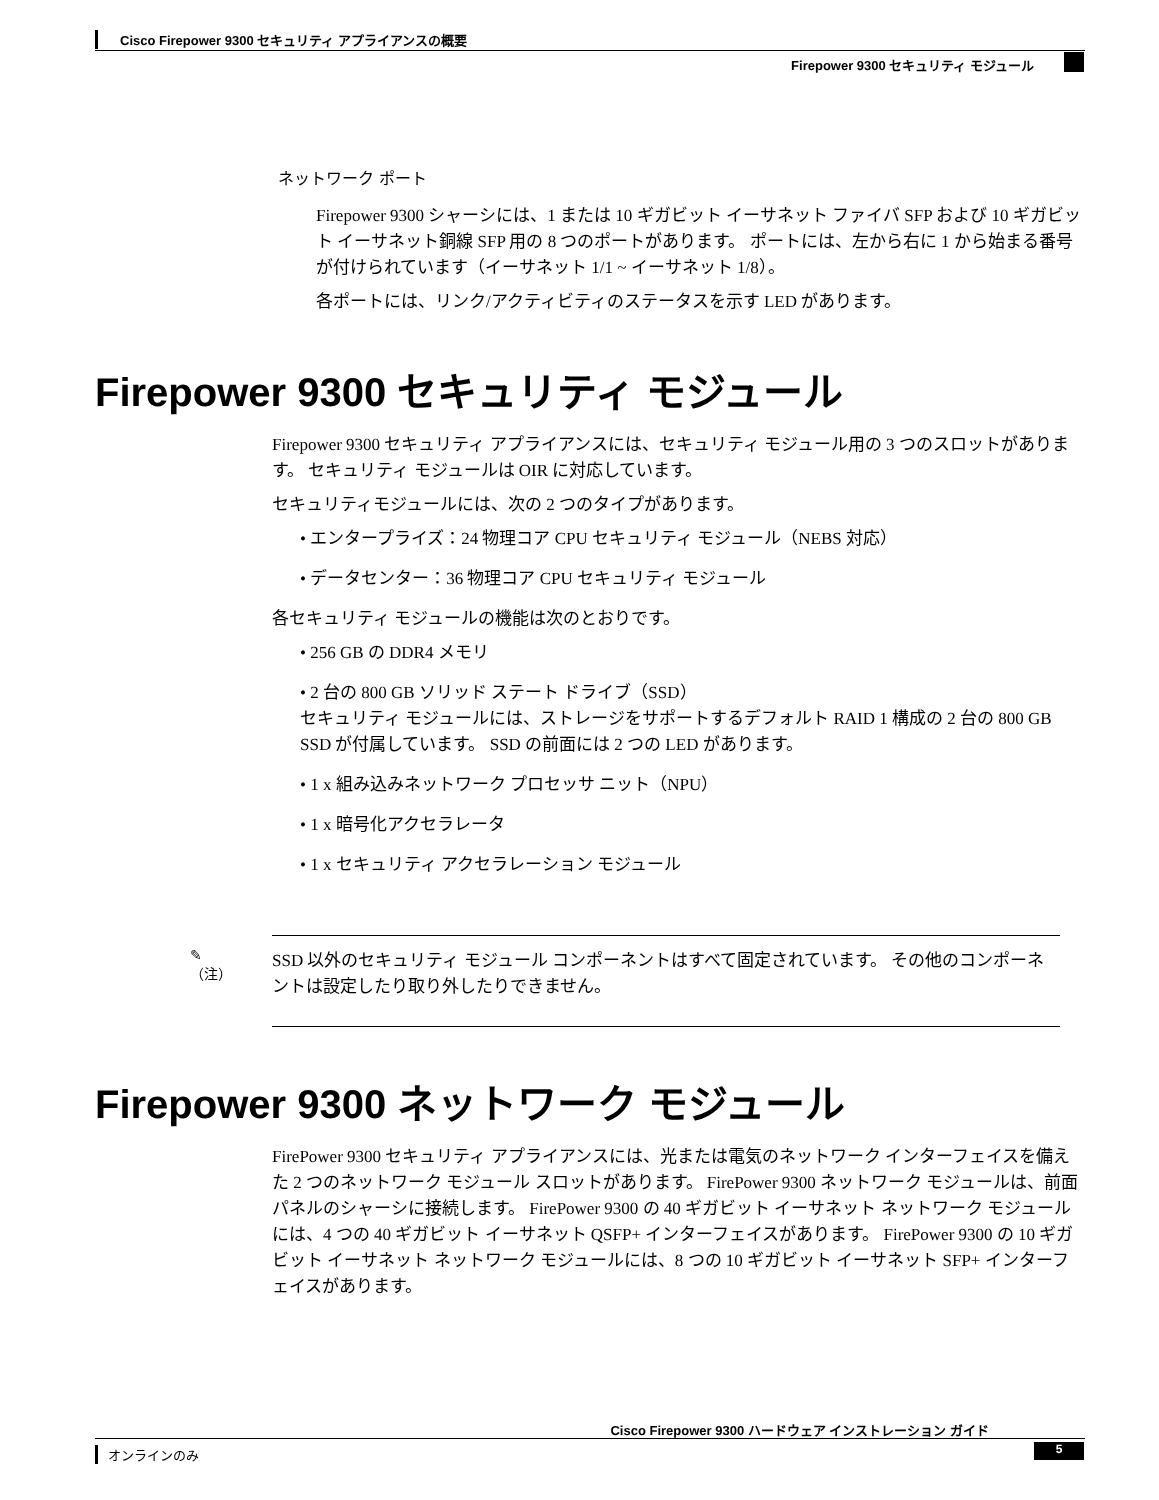Cisco Firepower 9300 セキュリティ アプライアンスの概要
Firepower 9300 セキュリティ モジュール
ネットワーク ポート
Firepower 9300 シャーシには、1 または 10 ギガビット イーサネット ファイバ SFP および 10 ギガビット イーサネット銅線 SFP 用の 8 つのポートがあります。 ポートには、左から右に 1 から始まる番号が付けられています（イーサネット 1/1 ~ イーサネット 1/8）。
各ポートには、リンク/アクティビティのステータスを示す LED があります。
Firepower 9300 セキュリティ モジュール
Firepower 9300 セキュリティ アプライアンスには、セキュリティ モジュール用の 3 つのスロットがあります。 セキュリティ モジュールは OIR に対応しています。
セキュリティモジュールには、次の 2 つのタイプがあります。
• エンタープライズ：24 物理コア CPU セキュリティ モジュール（NEBS 対応）
• データセンター：36 物理コア CPU セキュリティ モジュール
各セキュリティ モジュールの機能は次のとおりです。
• 256 GB の DDR4 メモリ
• 2 台の 800 GB ソリッド ステート ドライブ（SSD）
セキュリティ モジュールには、ストレージをサポートするデフォルト RAID 1 構成の 2 台の 800 GB SSD が付属しています。 SSD の前面には 2 つの LED があります。
• 1 x 組み込みネットワーク プロセッサ ニット（NPU）
• 1 x 暗号化アクセラレータ
• 1 x セキュリティ アクセラレーション モジュール
✎
（注）
SSD 以外のセキュリティ モジュール コンポーネントはすべて固定されています。 その他のコンポーネントは設定したり取り外したりできません。
Firepower 9300 ネットワーク モジュール
FirePower 9300 セキュリティ アプライアンスには、光または電気のネットワーク インターフェイスを備えた 2 つのネットワーク モジュール スロットがあります。 FirePower 9300 ネットワーク モジュールは、前面パネルのシャーシに接続します。 FirePower 9300 の 40 ギガビット イーサネット ネットワーク モジュールには、4 つの 40 ギガビット イーサネット QSFP+ インターフェイスがあります。 FirePower 9300 の 10 ギガビット イーサネット ネットワーク モジュールには、8 つの 10 ギガビット イーサネット SFP+ インターフェイスがあります。
Cisco Firepower 9300 ハードウェア インストレーション ガイド
オンラインのみ 5